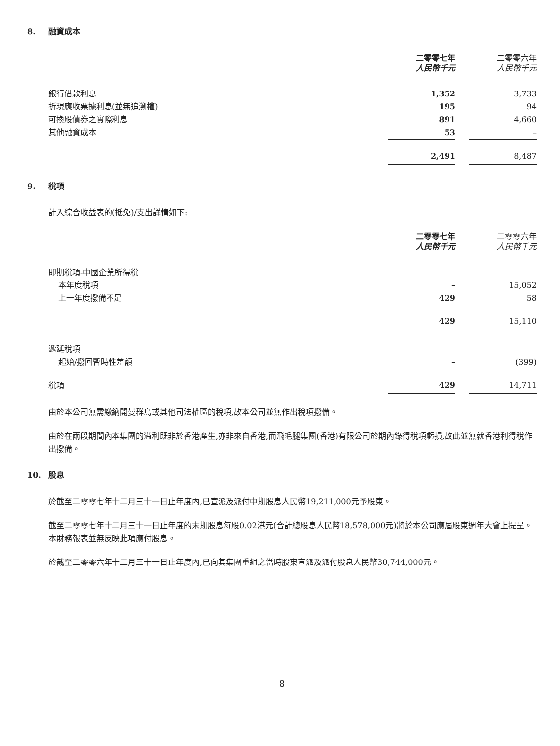8. 融資成本
| | 二零零七年 人民幣千元 | | 二零零六年 人民幣千元 |
| 銀行借款利息 | 1,352 | | 3,733 |
| 折現應收票據利息(並無追溯權) | 195 | | 94 |
| 可換股債券之實際利息 | 891 | | 4,660 |
| 其他融資成本 | 53 | | – |
| | 2,491 | | 8,487 |
9. 稅項
計入綜合收益表的(抵免)/支出詳情如下:
| | 二零零七年 人民幣千元 | | 二零零六年 人民幣千元 |
| 即期稅項-中國企業所得稅 | | | |
| 本年度稅項 | – | | 15,052 |
| 上一年度撥備不足 | 429 | | 58 |
| | 429 | | 15,110 |
| 遞延稅項 | | | |
| 起始/撥回暫時性差額 | – | | (399) |
| 稅項 | 429 | | 14,711 |
由於本公司無需繳納開曼群島或其他司法權區的稅項,故本公司並無作出稅項撥備。
由於在兩段期間內本集團的溢利既非於香港產生,亦非來自香港,而飛毛腿集團(香港)有限公司於期內錄得稅項虧損,故此並無就香港利得稅作出撥備。
10. 股息
於截至二零零七年十二月三十一日止年度內,已宣派及派付中期股息人民幣19,211,000元予股東。
截至二零零七年十二月三十一日止年度的末期股息每股0.02港元(合計總股息人民幣18,578,000元)將於本公司應屆股東週年大會上提呈。本財務報表並無反映此項應付股息。
於截至二零零六年十二月三十一日止年度內,已向其集團重組之當時股東宣派及派付股息人民幣30,744,000元。
8